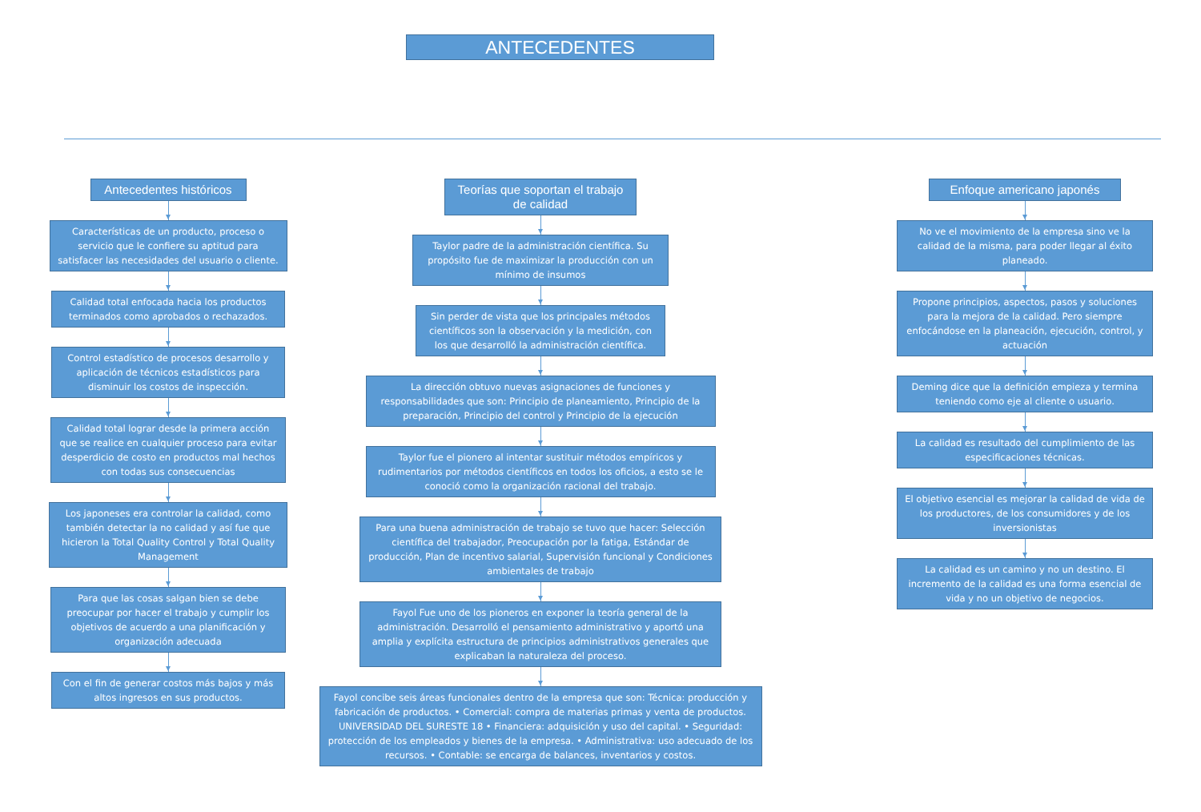ANTECEDENTES
Antecedentes históricos
Características de un producto, proceso o servicio que le confiere su aptitud para satisfacer las necesidades del usuario o cliente.
Calidad total enfocada hacia los productos terminados como aprobados o rechazados.
Control estadístico de procesos desarrollo y aplicación de técnicos estadísticos para disminuir los costos de inspección.
Calidad total lograr desde la primera acción que se realice en cualquier proceso para evitar desperdicio de costo en productos mal hechos con todas sus consecuencias
Los japoneses era controlar la calidad, como también detectar la no calidad y así fue que hicieron la Total Quality Control y Total Quality Management
Para que las cosas salgan bien se debe preocupar por hacer el trabajo y cumplir los objetivos de acuerdo a una planificación y organización adecuada
Con el fin de generar costos más bajos y más altos ingresos en sus productos.
Teorías que soportan el trabajo de calidad
Taylor padre de la administración científica. Su propósito fue de maximizar la producción con un mínimo de insumos
Sin perder de vista que los principales métodos científicos son la observación y la medición, con los que desarrolló la administración científica.
La dirección obtuvo nuevas asignaciones de funciones y responsabilidades que son: Principio de planeamiento, Principio de la preparación, Principio del control y Principio de la ejecución
Taylor fue el pionero al intentar sustituir métodos empíricos y rudimentarios por métodos científicos en todos los oficios, a esto se le conoció como la organización racional del trabajo.
Para una buena administración de trabajo se tuvo que hacer: Selección científica del trabajador, Preocupación por la fatiga, Estándar de producción, Plan de incentivo salarial, Supervisión funcional y Condiciones ambientales de trabajo
Fayol Fue uno de los pioneros en exponer la teoría general de la administración. Desarrolló el pensamiento administrativo y aportó una amplia y explícita estructura de principios administrativos generales que explicaban la naturaleza del proceso.
Fayol concibe seis áreas funcionales dentro de la empresa que son: Técnica: producción y fabricación de productos. • Comercial: compra de materias primas y venta de productos. UNIVERSIDAD DEL SURESTE 18 • Financiera: adquisición y uso del capital. • Seguridad: protección de los empleados y bienes de la empresa. • Administrativa: uso adecuado de los recursos. • Contable: se encarga de balances, inventarios y costos.
Enfoque americano japonés
No ve el movimiento de la empresa sino ve la calidad de la misma, para poder llegar al éxito planeado.
Propone principios, aspectos, pasos y soluciones para la mejora de la calidad. Pero siempre enfocándose en la planeación, ejecución, control, y actuación
Deming dice que la definición empieza y termina teniendo como eje al cliente o usuario.
La calidad es resultado del cumplimiento de las especificaciones técnicas.
El objetivo esencial es mejorar la calidad de vida de los productores, de los consumidores y de los inversionistas
La calidad es un camino y no un destino. El incremento de la calidad es una forma esencial de vida y no un objetivo de negocios.